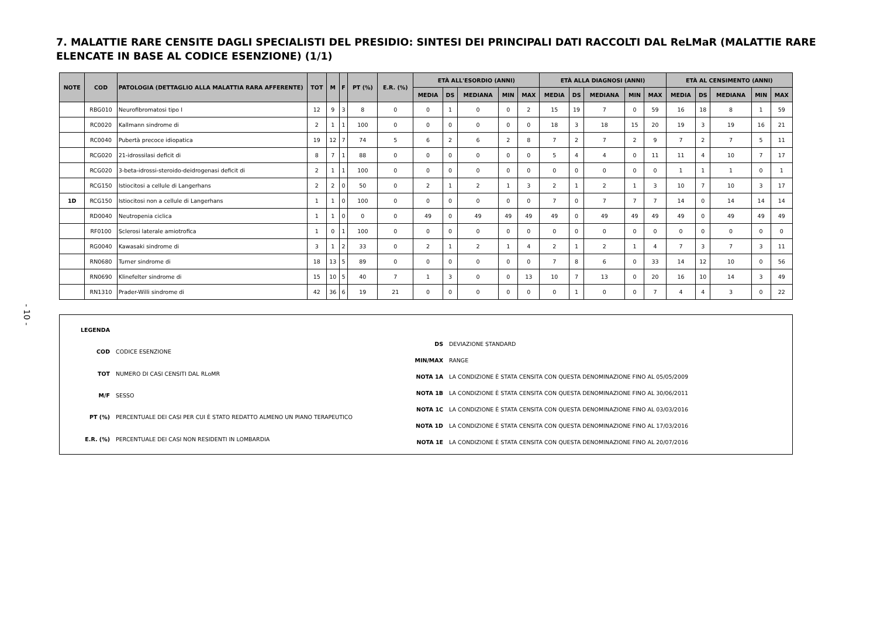- 10 -
7. MALATTIE RARE CENSITE DAGLI SPECIALISTI DEL PRESIDIO: SINTESI DEI PRINCIPALI DATI RACCOLTI DAL ReLMaR (MALATTIE RARE ELENCATE IN BASE AL CODICE ESENZIONE) (1/1)
| NOTE | COD | PATOLOGIA (DETTAGLIO ALLA MALATTIA RARA AFFERENTE) | TOT | M | F | PT (%) | E.R. (%) | ETÀ ALL'ESORDIO (ANNI) | | | | | ETÀ ALLA DIAGNOSI (ANNI) | | | | | ETÀ AL CENSIMENTO (ANNI) | | | | |
| --- | --- | --- | --- | --- | --- | --- | --- | --- | --- | --- | --- | --- | --- | --- | --- | --- | --- | --- | --- | --- | --- | --- |
| | | | | | | | | MEDIA | DS | MEDIANA | MIN | MAX | MEDIA | DS | MEDIANA | MIN | MAX | MEDIA | DS | MEDIANA | MIN | MAX |
| | RBG010 | Neurofibromatosi tipo I | 12 | 9 | 3 | 8 | 0 | 0 | 1 | 0 | 0 | 2 | 15 | 19 | 7 | 0 | 59 | 16 | 18 | 8 | 1 | 59 |
| | RC0020 | Kallmann sindrome di | 2 | 1 | 1 | 100 | 0 | 0 | 0 | 0 | 0 | 0 | 18 | 3 | 18 | 15 | 20 | 19 | 3 | 19 | 16 | 21 |
| | RC0040 | Pubertà precoce idiopatica | 19 | 12 | 7 | 74 | 5 | 6 | 2 | 6 | 2 | 8 | 7 | 2 | 7 | 2 | 9 | 7 | 2 | 7 | 5 | 11 |
| | RCG020 | 21-idrossilasi deficit di | 8 | 7 | 1 | 88 | 0 | 0 | 0 | 0 | 0 | 0 | 5 | 4 | 4 | 0 | 11 | 11 | 4 | 10 | 7 | 17 |
| | RCG020 | 3-beta-idrossi-steroido-deidrogenasi deficit di | 2 | 1 | 1 | 100 | 0 | 0 | 0 | 0 | 0 | 0 | 0 | 0 | 0 | 0 | 0 | 1 | 1 | 1 | 0 | 1 |
| | RCG150 | Istiocitosi a cellule di Langerhans | 2 | 2 | 0 | 50 | 0 | 2 | 1 | 2 | 1 | 3 | 2 | 1 | 2 | 1 | 3 | 10 | 7 | 10 | 3 | 17 |
| 1D | RCG150 | Istiocitosi non a cellule di Langerhans | 1 | 1 | 0 | 100 | 0 | 0 | 0 | 0 | 0 | 0 | 7 | 0 | 7 | 7 | 7 | 14 | 0 | 14 | 14 | 14 |
| | RD0040 | Neutropenia ciclica | 1 | 1 | 0 | 0 | 0 | 49 | 0 | 49 | 49 | 49 | 49 | 0 | 49 | 49 | 49 | 49 | 0 | 49 | 49 | 49 |
| | RF0100 | Sclerosi laterale amiotrofica | 1 | 0 | 1 | 100 | 0 | 0 | 0 | 0 | 0 | 0 | 0 | 0 | 0 | 0 | 0 | 0 | 0 | 0 | 0 | 0 |
| | RG0040 | Kawasaki sindrome di | 3 | 1 | 2 | 33 | 0 | 2 | 1 | 2 | 1 | 4 | 2 | 1 | 2 | 1 | 4 | 7 | 3 | 7 | 3 | 11 |
| | RN0680 | Turner sindrome di | 18 | 13 | 5 | 89 | 0 | 0 | 0 | 0 | 0 | 0 | 7 | 8 | 6 | 0 | 33 | 14 | 12 | 10 | 0 | 56 |
| | RN0690 | Klinefelter sindrome di | 15 | 10 | 5 | 40 | 7 | 1 | 3 | 0 | 0 | 13 | 10 | 7 | 13 | 0 | 20 | 16 | 10 | 14 | 3 | 49 |
| | RN1310 | Prader-Willi sindrome di | 42 | 36 | 6 | 19 | 21 | 0 | 0 | 0 | 0 | 0 | 0 | 1 | 0 | 0 | 7 | 4 | 4 | 3 | 0 | 22 |
| LEGENDA | |
| COD | CODICE ESENZIONE |
| TOT | NUMERO DI CASI CENSITI DAL RLoMR |
| M/F | SESSO |
| PT (%) | PERCENTUALE DEI CASI PER CUI È STATO REDATTO ALMENO UN PIANO TERAPEUTICO |
| E.R. (%) | PERCENTUALE DEI CASI NON RESIDENTI IN LOMBARDIA |
| DS | DEVIAZIONE STANDARD |
| MIN/MAX | RANGE |
| NOTA 1A | LA CONDIZIONE È STATA CENSITA CON QUESTA DENOMINAZIONE FINO AL 05/05/2009 |
| NOTA 1B | LA CONDIZIONE È STATA CENSITA CON QUESTA DENOMINAZIONE FINO AL 30/06/2011 |
| NOTA 1C | LA CONDIZIONE È STATA CENSITA CON QUESTA DENOMINAZIONE FINO AL 03/03/2016 |
| NOTA 1D | LA CONDIZIONE È STATA CENSITA CON QUESTA DENOMINAZIONE FINO AL 17/03/2016 |
| NOTA 1E | LA CONDIZIONE È STATA CENSITA CON QUESTA DENOMINAZIONE FINO AL 20/07/2016 |